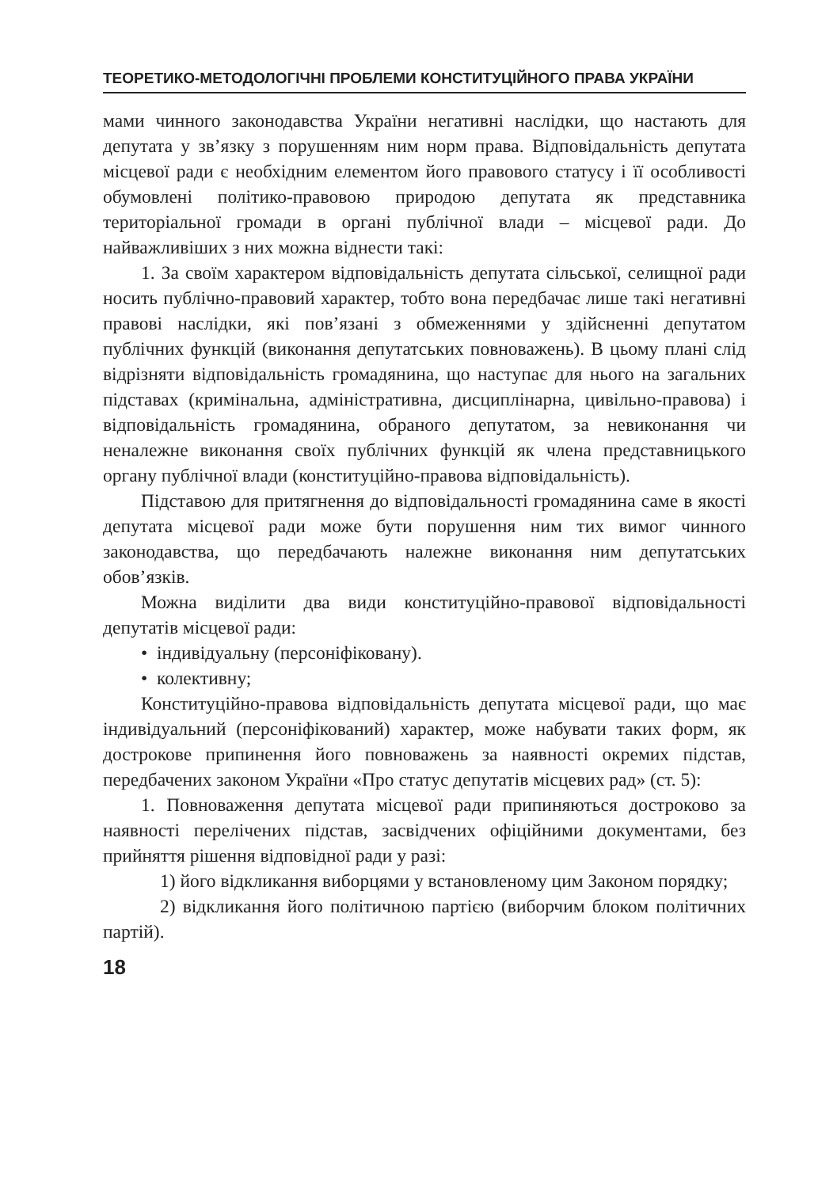ТЕОРЕТИКО-МЕТОДОЛОГІЧНІ ПРОБЛЕМИ КОНСТИТУЦІЙНОГО ПРАВА УКРАЇНИ
мами чинного законодавства України негативні наслідки, що настають для депутата у зв’язку з порушенням ним норм права. Відповідальність депутата місцевої ради є необхідним елементом його правового статусу і її особливості обумовлені політико-правовою природою депутата як представника територіальної громади в органі публічної влади – місцевої ради. До найважливіших з них можна віднести такі:
1. За своїм характером відповідальність депутата сільської, селищної ради носить публічно-правовий характер, тобто вона передбачає лише такі негативні правові наслідки, які пов’язані з обмеженнями у здійсненні депутатом публічних функцій (виконання депутатських повноважень). В цьому плані слід відрізняти відповідальність громадянина, що наступає для нього на загальних підставах (кримінальна, адміністративна, дисциплінарна, цивільно-правова) і відповідальність громадянина, обраного депутатом, за невиконання чи неналежне виконання своїх публічних функцій як члена представницького органу публічної влади (конституційно-правова відповідальність).
Підставою для притягнення до відповідальності громадянина саме в якості депутата місцевої ради може бути порушення ним тих вимог чинного законодавства, що передбачають належне виконання ним депутатських обов’язків.
Можна виділити два види конституційно-правової відповідальності депутатів місцевої ради:
• індивідуальну (персоніфіковану).
• колективну;
Конституційно-правова відповідальність депутата місцевої ради, що має індивідуальний (персоніфікований) характер, може набувати таких форм, як дострокове припинення його повноважень за наявності окремих підстав, передбачених законом України «Про статус депутатів місцевих рад» (ст. 5):
1. Повноваження депутата місцевої ради припиняються достроково за наявності перелічених підстав, засвідчених офіційними документами, без прийняття рішення відповідної ради у разі:
1) його відкликання виборцями у встановленому цим Законом порядку;
2) відкликання його політичною партією (виборчим блоком політичних партій).
18